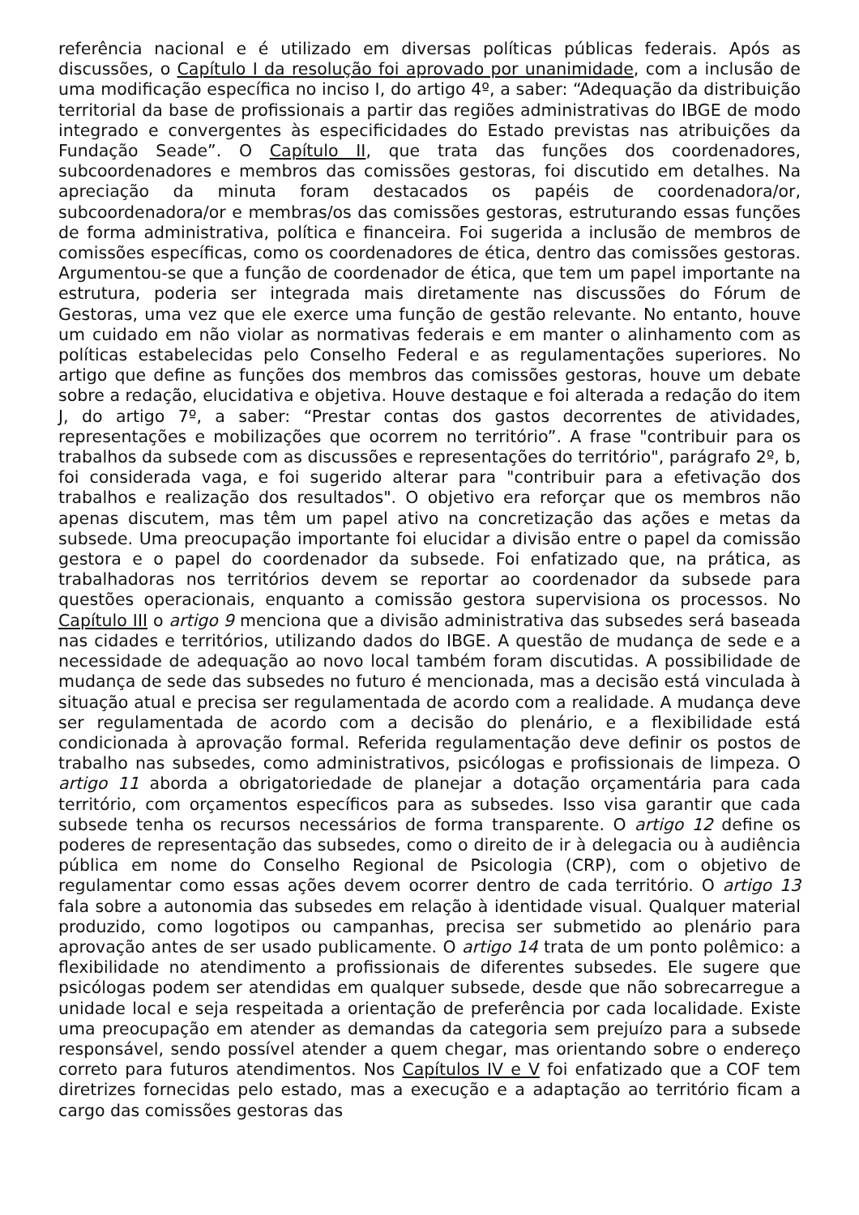referência nacional e é utilizado em diversas políticas públicas federais. Após as discussões, o Capítulo I da resolução foi aprovado por unanimidade, com a inclusão de uma modificação específica no inciso I, do artigo 4º, a saber: “Adequação da distribuição territorial da base de profissionais a partir das regiões administrativas do IBGE de modo integrado e convergentes às especificidades do Estado previstas nas atribuições da Fundação Seade”. O Capítulo II, que trata das funções dos coordenadores, subcoordenadores e membros das comissões gestoras, foi discutido em detalhes. Na apreciação da minuta foram destacados os papéis de coordenadora/or, subcoordenadora/or e membras/os das comissões gestoras, estruturando essas funções de forma administrativa, política e financeira. Foi sugerida a inclusão de membros de comissões específicas, como os coordenadores de ética, dentro das comissões gestoras. Argumentou-se que a função de coordenador de ética, que tem um papel importante na estrutura, poderia ser integrada mais diretamente nas discussões do Fórum de Gestoras, uma vez que ele exerce uma função de gestão relevante. No entanto, houve um cuidado em não violar as normativas federais e em manter o alinhamento com as políticas estabelecidas pelo Conselho Federal e as regulamentações superiores. No artigo que define as funções dos membros das comissões gestoras, houve um debate sobre a redação, elucidativa e objetiva. Houve destaque e foi alterada a redação do item J, do artigo 7º, a saber: “Prestar contas dos gastos decorrentes de atividades, representações e mobilizações que ocorrem no território”. A frase "contribuir para os trabalhos da subsede com as discussões e representações do território", parágrafo 2º, b, foi considerada vaga, e foi sugerido alterar para "contribuir para a efetivação dos trabalhos e realização dos resultados". O objetivo era reforçar que os membros não apenas discutem, mas têm um papel ativo na concretização das ações e metas da subsede. Uma preocupação importante foi elucidar a divisão entre o papel da comissão gestora e o papel do coordenador da subsede. Foi enfatizado que, na prática, as trabalhadoras nos territórios devem se reportar ao coordenador da subsede para questões operacionais, enquanto a comissão gestora supervisiona os processos. No Capítulo III o artigo 9 menciona que a divisão administrativa das subsedes será baseada nas cidades e territórios, utilizando dados do IBGE. A questão de mudança de sede e a necessidade de adequação ao novo local também foram discutidas. A possibilidade de mudança de sede das subsedes no futuro é mencionada, mas a decisão está vinculada à situação atual e precisa ser regulamentada de acordo com a realidade. A mudança deve ser regulamentada de acordo com a decisão do plenário, e a flexibilidade está condicionada à aprovação formal. Referida regulamentação deve definir os postos de trabalho nas subsedes, como administrativos, psicólogas e profissionais de limpeza. O artigo 11 aborda a obrigatoriedade de planejar a dotação orçamentária para cada território, com orçamentos específicos para as subsedes. Isso visa garantir que cada subsede tenha os recursos necessários de forma transparente. O artigo 12 define os poderes de representação das subsedes, como o direito de ir à delegacia ou à audiência pública em nome do Conselho Regional de Psicologia (CRP), com o objetivo de regulamentar como essas ações devem ocorrer dentro de cada território. O artigo 13 fala sobre a autonomia das subsedes em relação à identidade visual. Qualquer material produzido, como logotipos ou campanhas, precisa ser submetido ao plenário para aprovação antes de ser usado publicamente. O artigo 14 trata de um ponto polêmico: a flexibilidade no atendimento a profissionais de diferentes subsedes. Ele sugere que psicólogas podem ser atendidas em qualquer subsede, desde que não sobrecarregue a unidade local e seja respeitada a orientação de preferência por cada localidade. Existe uma preocupação em atender as demandas da categoria sem prejuízo para a subsede responsável, sendo possível atender a quem chegar, mas orientando sobre o endereço correto para futuros atendimentos. Nos Capítulos IV e V foi enfatizado que a COF tem diretrizes fornecidas pelo estado, mas a execução e a adaptação ao território ficam a cargo das comissões gestoras das